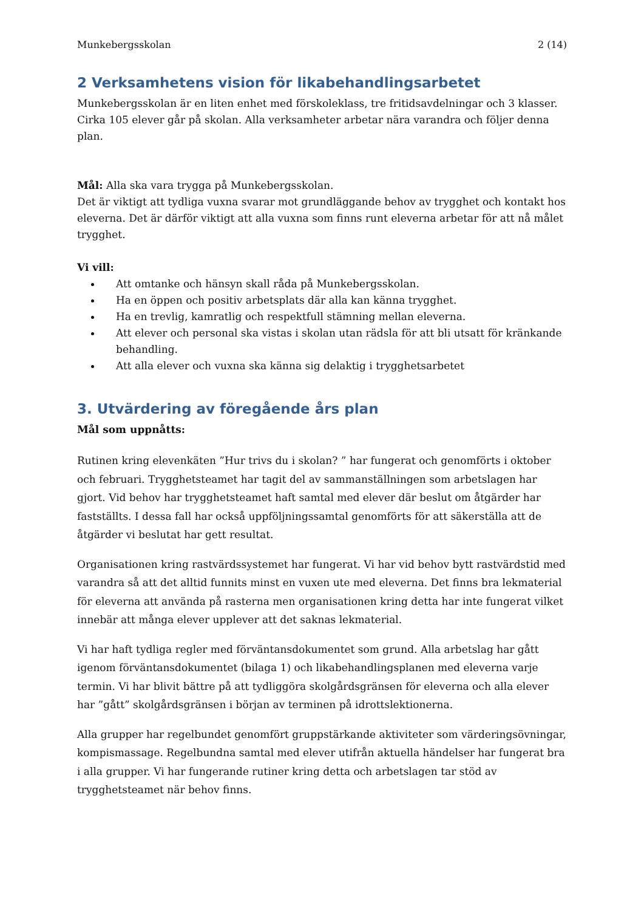Munkebergsskolan 2 (14)
2 Verksamhetens vision för likabehandlingsarbetet
Munkebergsskolan är en liten enhet med förskoleklass, tre fritidsavdelningar och 3 klasser. Cirka 105 elever går på skolan. Alla verksamheter arbetar nära varandra och följer denna plan.
Mål: Alla ska vara trygga på Munkebergsskolan.
Det är viktigt att tydliga vuxna svarar mot grundläggande behov av trygghet och kontakt hos eleverna. Det är därför viktigt att alla vuxna som finns runt eleverna arbetar för att nå målet trygghet.
Vi vill:
Att omtanke och hänsyn skall råda på Munkebergsskolan.
Ha en öppen och positiv arbetsplats där alla kan känna trygghet.
Ha en trevlig, kamratlig och respektfull stämning mellan eleverna.
Att elever och personal ska vistas i skolan utan rädsla för att bli utsatt för kränkande behandling.
Att alla elever och vuxna ska känna sig delaktig i trygghetsarbetet
3. Utvärdering av föregående års plan
Mål som uppnåtts:
Rutinen kring elevenkäten ”Hur trivs du i skolan? ” har fungerat och genomförts i oktober och februari. Trygghetsteamet har tagit del av sammanställningen som arbetslagen har gjort. Vid behov har trygghetsteamet haft samtal med elever där beslut om åtgärder har fastställts. I dessa fall har också uppföljningssamtal genomförts för att säkerställa att de åtgärder vi beslutat har gett resultat.
Organisationen kring rastvärdssystemet har fungerat. Vi har vid behov bytt rastvärdstid med varandra så att det alltid funnits minst en vuxen ute med eleverna. Det finns bra lekmaterial för eleverna att använda på rasterna men organisationen kring detta har inte fungerat vilket innebär att många elever upplever att det saknas lekmaterial.
Vi har haft tydliga regler med förväntansdokumentet som grund. Alla arbetslag har gått igenom förväntansdokumentet (bilaga 1) och likabehandlingsplanen med eleverna varje termin. Vi har blivit bättre på att tydliggöra skolgårdsgränsen för eleverna och alla elever har ”gått” skolgårdsgränsen i början av terminen på idrottslektionerna.
Alla grupper har regelbundet genomfört gruppstärkande aktiviteter som värderingsövningar, kompismassage. Regelbundna samtal med elever utifrån aktuella händelser har fungerat bra i alla grupper. Vi har fungerande rutiner kring detta och arbetslagen tar stöd av trygghetsteamet när behov finns.